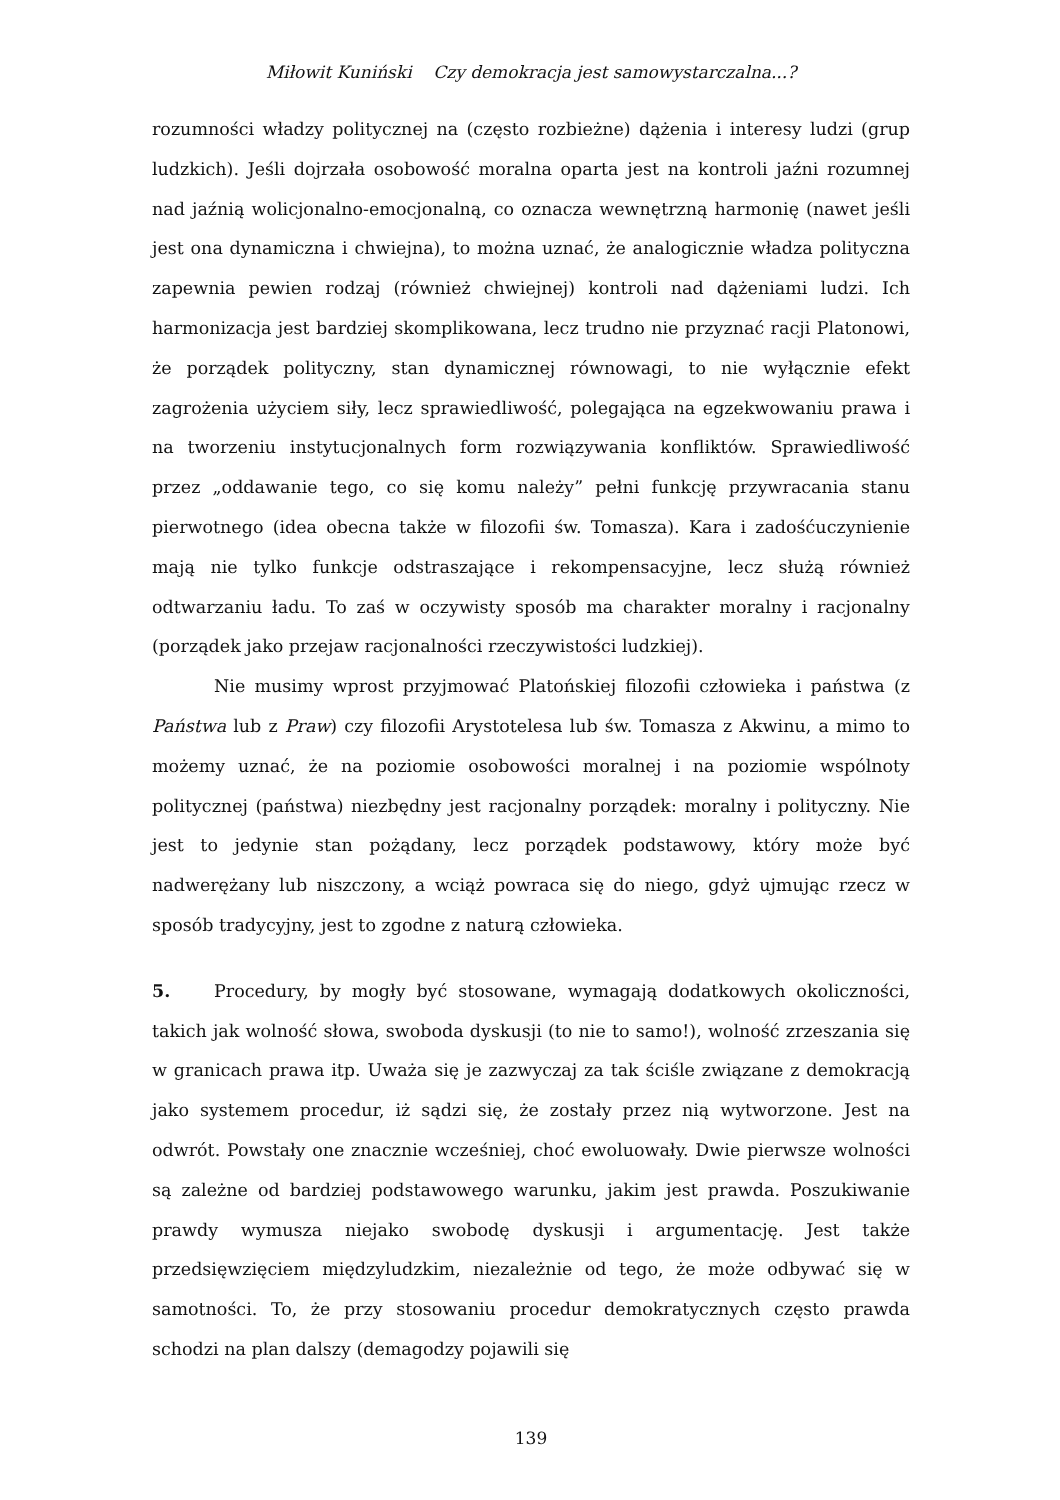Miłowit Kuniński Czy demokracja jest samowystarczalna...?
rozumności władzy politycznej na (często rozbieżne) dążenia i interesy ludzi (grup ludzkich). Jeśli dojrzała osobowość moralna oparta jest na kontroli jaźni rozumnej nad jaźnią wolicjonalno-emocjonalną, co oznacza wewnętrzną harmonię (nawet jeśli jest ona dynamiczna i chwiejna), to można uznać, że analogicznie władza polityczna zapewnia pewien rodzaj (również chwiejnej) kontroli nad dążeniami ludzi. Ich harmonizacja jest bardziej skomplikowana, lecz trudno nie przyznać racji Platonowi, że porządek polityczny, stan dynamicznej równowagi, to nie wyłącznie efekt zagrożenia użyciem siły, lecz sprawiedliwość, polegająca na egzekwowaniu prawa i na tworzeniu instytucjonalnych form rozwiązywania konfliktów. Sprawiedliwość przez „oddawanie tego, co się komu należy” pełni funkcję przywracania stanu pierwotnego (idea obecna także w filozofii św. Tomasza). Kara i zadośćuczynienie mają nie tylko funkcje odstraszające i rekompensacyjne, lecz służą również odtwarzaniu ładu. To zaś w oczywisty sposób ma charakter moralny i racjonalny (porządek jako przejaw racjonalności rzeczywistości ludzkiej).
Nie musimy wprost przyjmować Platońskiej filozofii człowieka i państwa (z Państwa lub z Praw) czy filozofii Arystotelesa lub św. Tomasza z Akwinu, a mimo to możemy uznać, że na poziomie osobowości moralnej i na poziomie wspólnoty politycznej (państwa) niezbędny jest racjonalny porządek: moralny i polityczny. Nie jest to jedynie stan pożądany, lecz porządek podstawowy, który może być nadwerężany lub niszczony, a wciąż powraca się do niego, gdyż ujmując rzecz w sposób tradycyjny, jest to zgodne z naturą człowieka.
5. Procedury, by mogły być stosowane, wymagają dodatkowych okoliczności, takich jak wolność słowa, swoboda dyskusji (to nie to samo!), wolność zrzeszania się w granicach prawa itp. Uważa się je zazwyczaj za tak ściśle związane z demokracją jako systemem procedur, iż sądzi się, że zostały przez nią wytworzone. Jest na odwrót. Powstały one znacznie wcześniej, choć ewoluowały. Dwie pierwsze wolności są zależne od bardziej podstawowego warunku, jakim jest prawda. Poszukiwanie prawdy wymusza niejako swobodę dyskusji i argumentację. Jest także przedsięwzięciem międzyludzkim, niezależnie od tego, że może odbywać się w samotności. To, że przy stosowaniu procedur demokratycznych często prawda schodzi na plan dalszy (demagodzy pojawili się
139